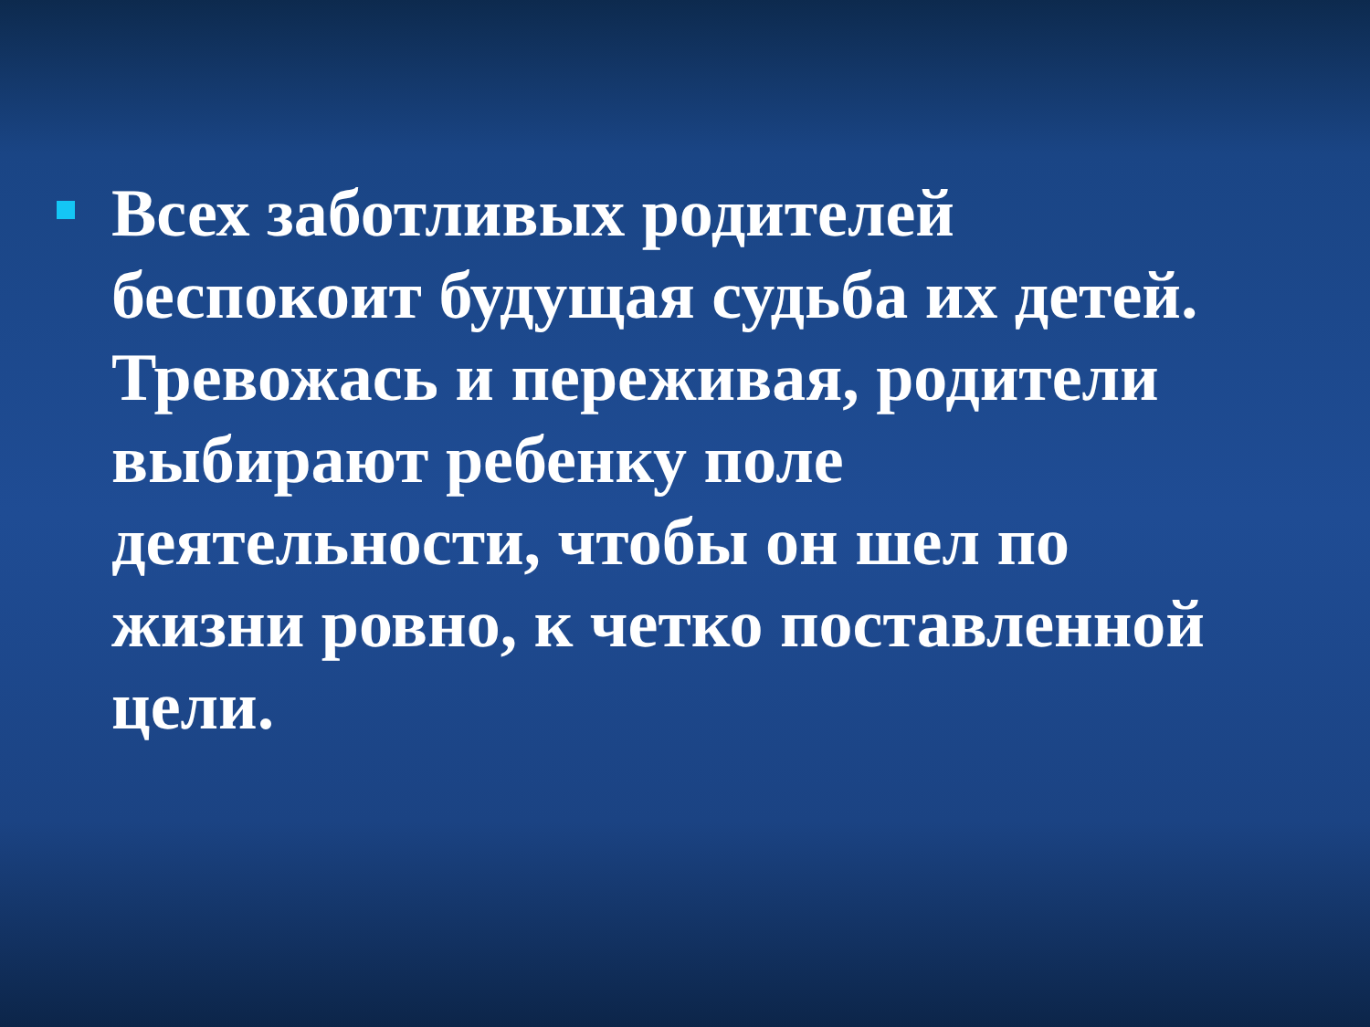Всех заботливых родителей беспокоит будущая судьба их детей. Тревожась и переживая, родители выбирают ребенку поле деятельности, чтобы он шел по жизни ровно, к четко поставленной цели.